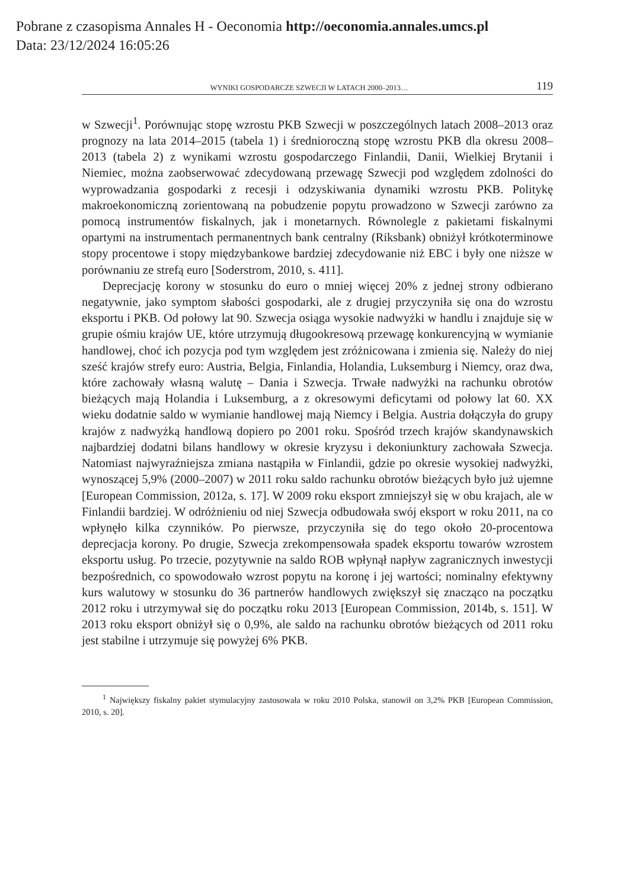Pobrane z czasopisma Annales H - Oeconomia http://oeconomia.annales.umcs.pl
Data: 23/12/2024 16:05:26
WYNIKI GOSPODARCZE SZWECJI W LATACH 2000–2013… 119
w Szwecji<sup>1</sup>. Porównując stopę wzrostu PKB Szwecji w poszczególnych latach 2008–2013 oraz prognozy na lata 2014–2015 (tabela 1) i średnioroczną stopę wzrostu PKB dla okresu 2008–2013 (tabela 2) z wynikami wzrostu gospodarczego Finlandii, Danii, Wielkiej Brytanii i Niemiec, można zaobserwować zdecydowaną przewagę Szwecji pod względem zdolności do wyprowadzania gospodarki z recesji i odzyskiwania dynamiki wzrostu PKB. Politykę makroekonomiczną zorientowaną na pobudzenie popytu prowadzono w Szwecji zarówno za pomocą instrumentów fiskalnych, jak i monetarnych. Równolegle z pakietami fiskalnymi opartymi na instrumentach permanentnych bank centralny (Riksbank) obniżył krótkoterminowe stopy procentowe i stopy międzybankowe bardziej zdecydowanie niż EBC i były one niższe w porównaniu ze strefą euro [Soderstrom, 2010, s. 411].
Deprecjację korony w stosunku do euro o mniej więcej 20% z jednej strony odbierano negatywnie, jako symptom słabości gospodarki, ale z drugiej przyczyniła się ona do wzrostu eksportu i PKB. Od połowy lat 90. Szwecja osiąga wysokie nadwyżki w handlu i znajduje się w grupie ośmiu krajów UE, które utrzymują długookresową przewagę konkurencyjną w wymianie handlowej, choć ich pozycja pod tym względem jest zróżnicowana i zmienia się. Należy do niej sześć krajów strefy euro: Austria, Belgia, Finlandia, Holandia, Luksemburg i Niemcy, oraz dwa, które zachowały własną walutę – Dania i Szwecja. Trwałe nadwyżki na rachunku obrotów bieżących mają Holandia i Luksemburg, a z okresowymi deficytami od połowy lat 60. XX wieku dodatnie saldo w wymianie handlowej mają Niemcy i Belgia. Austria dołączyła do grupy krajów z nadwyżką handlową dopiero po 2001 roku. Spośród trzech krajów skandynawskich najbardziej dodatni bilans handlowy w okresie kryzysu i dekoniunktury zachowała Szwecja. Natomiast najwyraźniejsza zmiana nastąpiła w Finlandii, gdzie po okresie wysokiej nadwyżki, wynoszącej 5,9% (2000–2007) w 2011 roku saldo rachunku obrotów bieżących było już ujemne [European Commission, 2012a, s. 17]. W 2009 roku eksport zmniejszył się w obu krajach, ale w Finlandii bardziej. W odróżnieniu od niej Szwecja odbudowała swój eksport w roku 2011, na co wpłynęło kilka czynników. Po pierwsze, przyczyniła się do tego około 20-procentowa deprecjacja korony. Po drugie, Szwecja zrekompensowała spadek eksportu towarów wzrostem eksportu usług. Po trzecie, pozytywnie na saldo ROB wpłynął napływ zagranicznych inwestycji bezpośrednich, co spowodowało wzrost popytu na koronę i jej wartości; nominalny efektywny kurs walutowy w stosunku do 36 partnerów handlowych zwiększył się znacząco na początku 2012 roku i utrzymywał się do początku roku 2013 [European Commission, 2014b, s. 151]. W 2013 roku eksport obniżył się o 0,9%, ale saldo na rachunku obrotów bieżących od 2011 roku jest stabilne i utrzymuje się powyżej 6% PKB.
<sup>1</sup> Największy fiskalny pakiet stymulacyjny zastosowała w roku 2010 Polska, stanowił on 3,2% PKB [European Commission, 2010, s. 20].